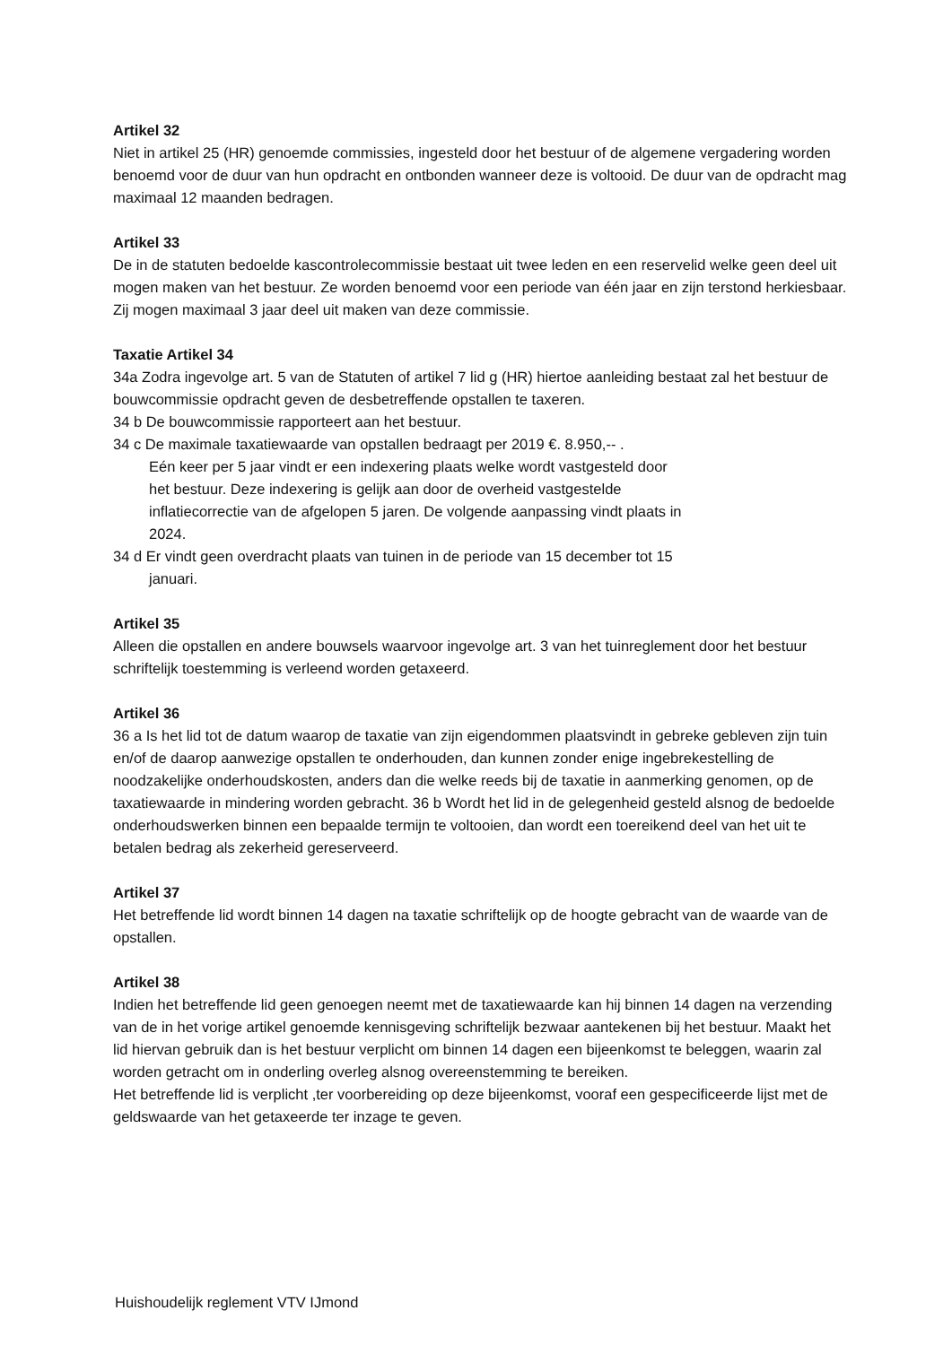Artikel 32
Niet in artikel 25 (HR) genoemde commissies, ingesteld door het bestuur of de algemene vergadering worden benoemd voor de duur van hun opdracht en ontbonden wanneer deze is voltooid. De duur van de opdracht mag maximaal 12 maanden bedragen.
Artikel 33
De in de statuten bedoelde kascontrolecommissie bestaat uit twee leden en een reservelid welke geen deel uit mogen maken van het bestuur. Ze worden benoemd voor een periode van één jaar en zijn terstond herkiesbaar. Zij mogen maximaal 3 jaar deel uit maken van deze commissie.
Taxatie Artikel 34
34a Zodra ingevolge art. 5 van de Statuten of artikel 7 lid g (HR) hiertoe aanleiding bestaat zal het bestuur de bouwcommissie opdracht geven de desbetreffende opstallen te taxeren.
34 b De bouwcommissie rapporteert aan het bestuur.
34 c De maximale taxatiewaarde van opstallen bedraagt per 2019 €. 8.950,-- .
Eén keer per 5 jaar vindt er een indexering plaats welke wordt vastgesteld door het bestuur. Deze indexering is gelijk aan door de overheid vastgestelde inflatiecorrectie van de afgelopen 5 jaren. De volgende aanpassing vindt plaats in 2024.
34 d Er vindt geen overdracht plaats van tuinen in de periode van 15 december tot 15
januari.
Artikel 35
Alleen die opstallen en andere bouwsels waarvoor ingevolge art. 3 van het tuinreglement door het bestuur schriftelijk toestemming is verleend worden getaxeerd.
Artikel 36
36 a Is het lid tot de datum waarop de taxatie van zijn eigendommen plaatsvindt in gebreke gebleven zijn tuin en/of de daarop aanwezige opstallen te onderhouden, dan kunnen zonder enige ingebrekestelling de noodzakelijke onderhoudskosten, anders dan die welke reeds bij de taxatie in aanmerking genomen, op de taxatiewaarde in mindering worden gebracht. 36 b Wordt het lid in de gelegenheid gesteld alsnog de bedoelde onderhoudswerken binnen een bepaalde termijn te voltooien, dan wordt een toereikend deel van het uit te betalen bedrag als zekerheid gereserveerd.
Artikel 37
Het betreffende lid wordt binnen 14 dagen na taxatie schriftelijk op de hoogte gebracht van de waarde van de opstallen.
Artikel 38
Indien het betreffende lid geen genoegen neemt met de taxatiewaarde kan hij binnen 14 dagen na verzending van de in het vorige artikel genoemde kennisgeving schriftelijk bezwaar aantekenen bij het bestuur. Maakt het lid hiervan gebruik dan is het bestuur verplicht om binnen 14 dagen een bijeenkomst te beleggen, waarin zal worden getracht om in onderling overleg alsnog overeenstemming te bereiken.
Het betreffende lid is verplicht ,ter voorbereiding op deze bijeenkomst, vooraf een gespecificeerde lijst met de geldswaarde van het getaxeerde ter inzage te geven.
Huishoudelijk reglement VTV IJmond